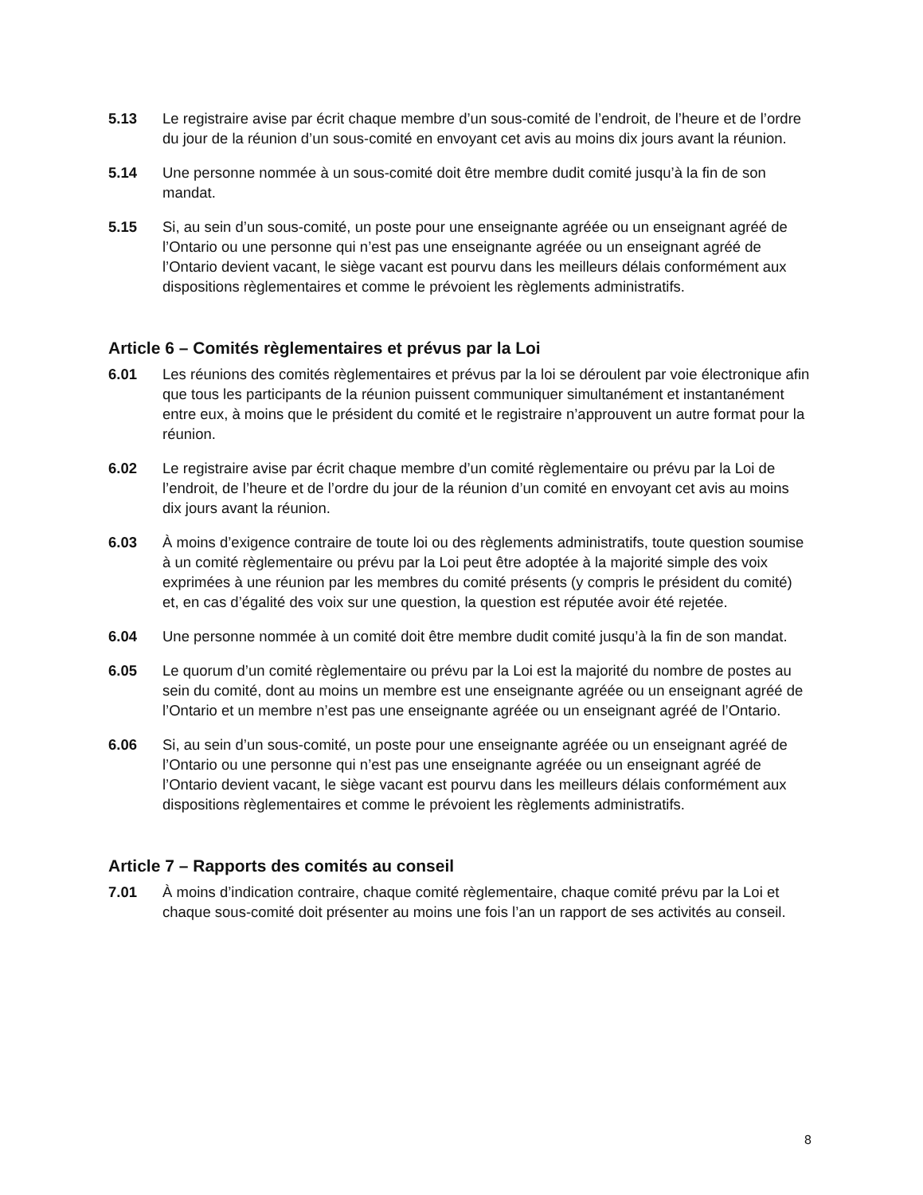5.13 Le registraire avise par écrit chaque membre d’un sous-comité de l’endroit, de l’heure et de l’ordre du jour de la réunion d’un sous-comité en envoyant cet avis au moins dix jours avant la réunion.
5.14 Une personne nommée à un sous-comité doit être membre dudit comité jusqu’à la fin de son mandat.
5.15 Si, au sein d’un sous-comité, un poste pour une enseignante agréée ou un enseignant agréé de l’Ontario ou une personne qui n’est pas une enseignante agréée ou un enseignant agréé de l’Ontario devient vacant, le siège vacant est pourvu dans les meilleurs délais conformément aux dispositions règlementaires et comme le prévoient les règlements administratifs.
Article 6 – Comités règlementaires et prévus par la Loi
6.01 Les réunions des comités règlementaires et prévus par la loi se déroulent par voie électronique afin que tous les participants de la réunion puissent communiquer simultanément et instantanément entre eux, à moins que le président du comité et le registraire n’approuvent un autre format pour la réunion.
6.02 Le registraire avise par écrit chaque membre d’un comité règlementaire ou prévu par la Loi de l’endroit, de l’heure et de l’ordre du jour de la réunion d’un comité en envoyant cet avis au moins dix jours avant la réunion.
6.03 À moins d’exigence contraire de toute loi ou des règlements administratifs, toute question soumise à un comité règlementaire ou prévu par la Loi peut être adoptée à la majorité simple des voix exprimées à une réunion par les membres du comité présents (y compris le président du comité) et, en cas d’égalité des voix sur une question, la question est réputée avoir été rejetée.
6.04 Une personne nommée à un comité doit être membre dudit comité jusqu’à la fin de son mandat.
6.05 Le quorum d’un comité règlementaire ou prévu par la Loi est la majorité du nombre de postes au sein du comité, dont au moins un membre est une enseignante agréée ou un enseignant agréé de l’Ontario et un membre n’est pas une enseignante agréée ou un enseignant agréé de l’Ontario.
6.06 Si, au sein d’un sous-comité, un poste pour une enseignante agréée ou un enseignant agréé de l’Ontario ou une personne qui n’est pas une enseignante agréée ou un enseignant agréé de l’Ontario devient vacant, le siège vacant est pourvu dans les meilleurs délais conformément aux dispositions règlementaires et comme le prévoient les règlements administratifs.
Article 7 – Rapports des comités au conseil
7.01 À moins d’indication contraire, chaque comité règlementaire, chaque comité prévu par la Loi et chaque sous-comité doit présenter au moins une fois l’an un rapport de ses activités au conseil.
8